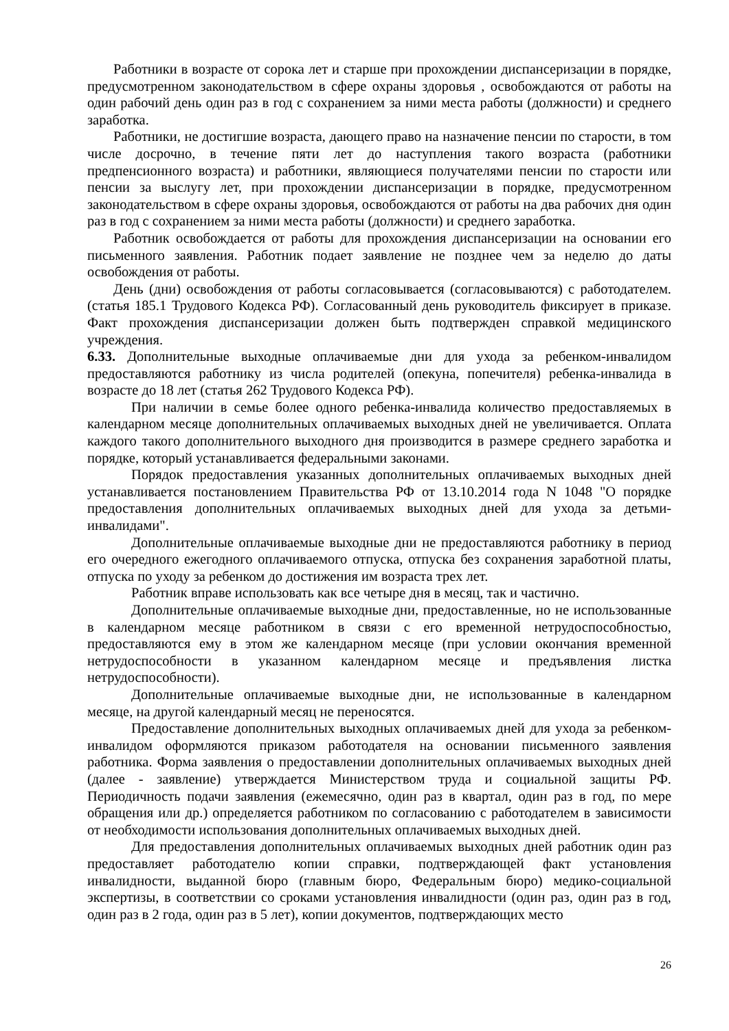Работники в возрасте от сорока лет и старше при прохождении диспансеризации в порядке, предусмотренном законодательством в сфере охраны здоровья , освобождаются от работы на один рабочий день один раз в год с сохранением за ними места работы (должности) и среднего заработка.
Работники, не достигшие возраста, дающего право на назначение пенсии по старости, в том числе досрочно, в течение пяти лет до наступления такого возраста (работники предпенсионного возраста) и работники, являющиеся получателями пенсии по старости или пенсии за выслугу лет, при прохождении диспансеризации в порядке, предусмотренном законодательством в сфере охраны здоровья, освобождаются от работы на два рабочих дня один раз в год с сохранением за ними места работы (должности) и среднего заработка.
Работник освобождается от работы для прохождения диспансеризации на основании его письменного заявления. Работник подает заявление не позднее чем за неделю до даты освобождения от работы.
День (дни) освобождения от работы согласовывается (согласовываются) с работодателем. (статья 185.1 Трудового Кодекса РФ). Согласованный день руководитель фиксирует в приказе. Факт прохождения диспансеризации должен быть подтвержден справкой медицинского учреждения.
6.33. Дополнительные выходные оплачиваемые дни для ухода за ребенком-инвалидом предоставляются работнику из числа родителей (опекуна, попечителя) ребенка-инвалида в возрасте до 18 лет (статья 262 Трудового Кодекса РФ).
При наличии в семье более одного ребенка-инвалида количество предоставляемых в календарном месяце дополнительных оплачиваемых выходных дней не увеличивается. Оплата каждого такого дополнительного выходного дня производится в размере среднего заработка и порядке, который устанавливается федеральными законами.
Порядок предоставления указанных дополнительных оплачиваемых выходных дней устанавливается постановлением Правительства РФ от 13.10.2014 года N 1048 "О порядке предоставления дополнительных оплачиваемых выходных дней для ухода за детьми-инвалидами".
Дополнительные оплачиваемые выходные дни не предоставляются работнику в период его очередного ежегодного оплачиваемого отпуска, отпуска без сохранения заработной платы, отпуска по уходу за ребенком до достижения им возраста трех лет.
Работник вправе использовать как все четыре дня в месяц, так и частично.
Дополнительные оплачиваемые выходные дни, предоставленные, но не использованные в календарном месяце работником в связи с его временной нетрудоспособностью, предоставляются ему в этом же календарном месяце (при условии окончания временной нетрудоспособности в указанном календарном месяце и предъявления листка нетрудоспособности).
Дополнительные оплачиваемые выходные дни, не использованные в календарном месяце, на другой календарный месяц не переносятся.
Предоставление дополнительных выходных оплачиваемых дней для ухода за ребенком-инвалидом оформляются приказом работодателя на основании письменного заявления работника. Форма заявления о предоставлении дополнительных оплачиваемых выходных дней (далее - заявление) утверждается Министерством труда и социальной защиты РФ. Периодичность подачи заявления (ежемесячно, один раз в квартал, один раз в год, по мере обращения или др.) определяется работником по согласованию с работодателем в зависимости от необходимости использования дополнительных оплачиваемых выходных дней.
Для предоставления дополнительных оплачиваемых выходных дней работник один раз предоставляет работодателю копии справки, подтверждающей факт установления инвалидности, выданной бюро (главным бюро, Федеральным бюро) медико-социальной экспертизы, в соответствии со сроками установления инвалидности (один раз, один раз в год, один раз в 2 года, один раз в 5 лет), копии документов, подтверждающих место
26